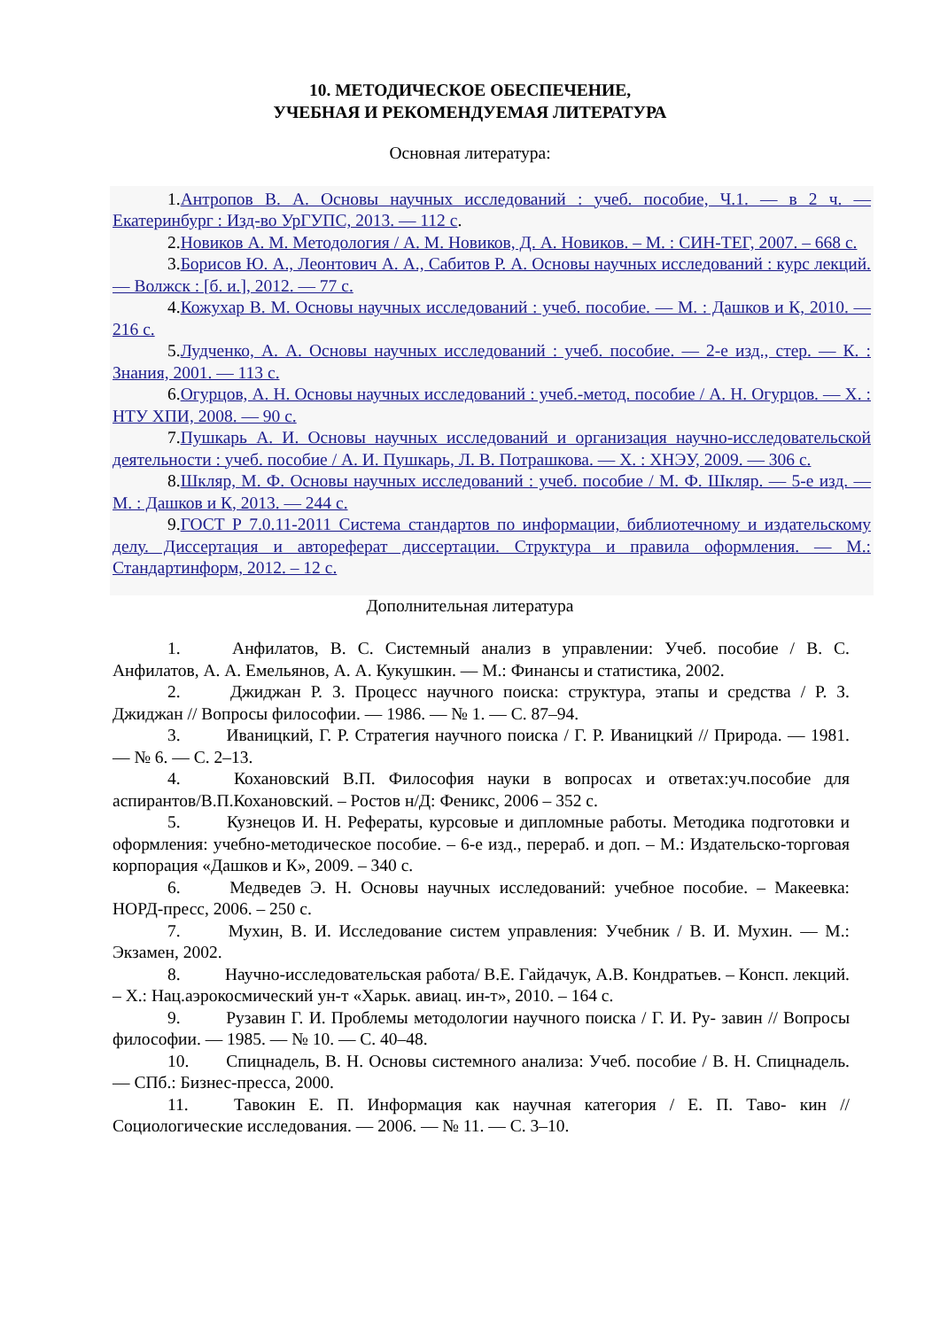10. МЕТОДИЧЕСКОЕ ОБЕСПЕЧЕНИЕ,
УЧЕБНАЯ И РЕКОМЕНДУЕМАЯ ЛИТЕРАТУРА
Основная литература:
1.Антропов В. А. Основы научных исследований : учеб. пособие, Ч.1. — в 2 ч. — Екатеринбург : Изд-во УрГУПС, 2013. — 112 с.
2.Новиков А. М. Методология / А. М. Новиков, Д. А. Новиков. – М. : СИН-ТЕГ, 2007. – 668 с.
3.Борисов Ю. А., Леонтович А. А., Сабитов Р. А. Основы научных исследований : курс лекций. — Волжск : [б. и.], 2012. — 77 с.
4.Кожухар В. М. Основы научных исследований : учеб. пособие. — М. : Дашков и К, 2010. — 216 с.
5.Лудченко, А. А. Основы научных исследований : учеб. пособие. — 2-е изд., стер. — К. : Знания, 2001. — 113 с.
6.Огурцов, А. Н. Основы научных исследований : учеб.-метод. пособие / А. Н. Огурцов. — Х. : НТУ ХПИ, 2008. — 90 с.
7.Пушкарь А. И. Основы научных исследований и организация научно-исследовательской деятельности : учеб. пособие / А. И. Пушкарь, Л. В. Потрашкова. — Х. : ХНЭУ, 2009. — 306 с.
8.Шкляр, М. Ф. Основы научных исследований : учеб. пособие / М. Ф. Шкляр. — 5-е изд. — М. : Дашков и К, 2013. — 244 с.
9.ГОСТ Р 7.0.11-2011 Система стандартов по информации, библиотечному и издательскому делу. Диссертация и автореферат диссертации. Структура и правила оформления. — М.: Стандартинформ, 2012. – 12 с.
Дополнительная литература
1. Анфилатов, В. С. Системный анализ в управлении: Учеб. пособие / В. С. Анфилатов, А. А. Емельянов, А. А. Кукушкин. — М.: Финансы и статистика, 2002.
2. Джиджан Р. З. Процесс научного поиска: структура, этапы и средства / Р. З. Джиджан // Вопросы философии. — 1986. — № 1. — С. 87–94.
3. Иваницкий, Г. Р. Стратегия научного поиска / Г. Р. Иваницкий // Природа. — 1981. — № 6. — С. 2–13.
4. Кохановский В.П. Философия науки в вопросах и ответах:уч.пособие для аспирантов/В.П.Кохановский. – Ростов н/Д: Феникс, 2006 – 352 с.
5. Кузнецов И. Н. Рефераты, курсовые и дипломные работы. Методика подготовки и оформления: учебно-методическое пособие. – 6-е изд., перераб. и доп. – М.: Издательско-торговая корпорация «Дашков и К», 2009. – 340 с.
6. Медведев Э. Н. Основы научных исследований: учебное пособие. – Макеевка: НОРД-пресс, 2006. – 250 с.
7. Мухин, В. И. Исследование систем управления: Учебник / В. И. Мухин. — М.: Экзамен, 2002.
8. Научно-исследовательская работа/ В.Е. Гайдачук, А.В. Кондратьев. – Консп. лекций. – Х.: Нац.аэрокосмический ун-т «Харьк. авиац. ин-т», 2010. – 164 с.
9. Рузавин Г. И. Проблемы методологии научного поиска / Г. И. Ру- завин // Вопросы философии. — 1985. — № 10. — С. 40–48.
10. Спицнадель, В. Н. Основы системного анализа: Учеб. пособие / В. Н. Спицнадель. — СПб.: Бизнес-пресса, 2000.
11. Тавокин Е. П. Информация как научная категория / Е. П. Таво- кин // Социологические исследования. — 2006. — № 11. — С. 3–10.